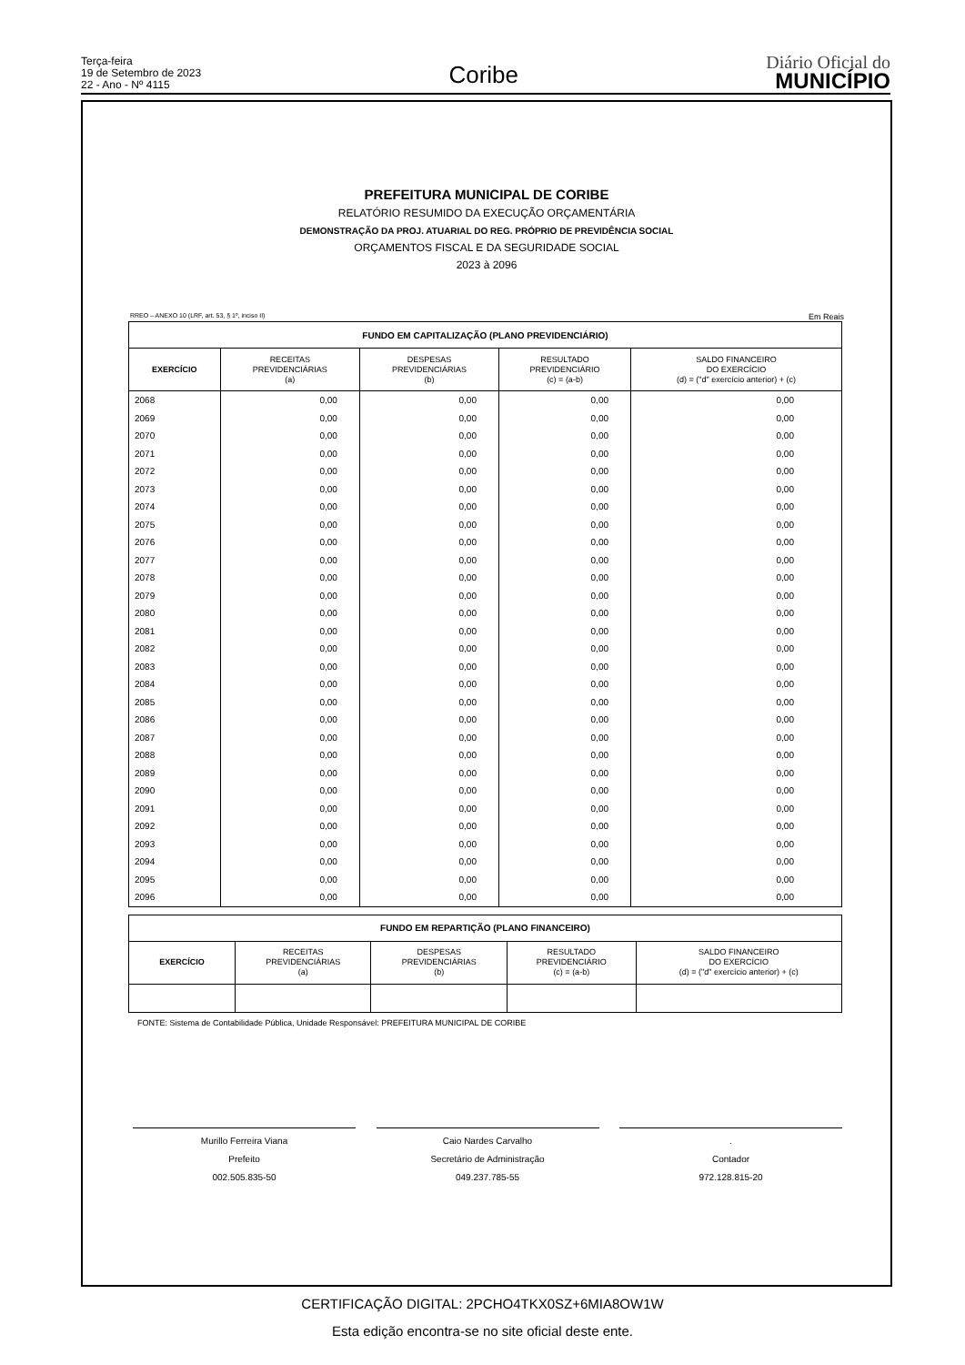Terça-feira
19 de Setembro de 2023
22 - Ano - Nº 4115
Coribe
Diário Oficial do
MUNICÍPIO
PREFEITURA MUNICIPAL DE CORIBE
RELATÓRIO RESUMIDO DA EXECUÇÃO ORÇAMENTÁRIA
DEMONSTRAÇÃO DA PROJ. ATUARIAL DO REG. PRÓPRIO DE PREVIDÊNCIA SOCIAL
ORÇAMENTOS FISCAL E DA SEGURIDADE SOCIAL
2023 à 2096
RREO – ANEXO 10 (LRF, art. 53, § 1º, inciso II) Em Reais
| FUNDO EM CAPITALIZAÇÃO (PLANO PREVIDENCIÁRIO) | | | | |
| --- | --- | --- | --- | --- |
| EXERCÍCIO | RECEITAS PREVIDENCIÁRIAS (a) | DESPESAS PREVIDENCIÁRIAS (b) | RESULTADO PREVIDENCIÁRIO (c) = (a-b) | SALDO FINANCEIRO DO EXERCÍCIO (d) = ("d" exercício anterior) + (c) |
| 2068 | 0,00 | 0,00 | 0,00 | 0,00 |
| 2069 | 0,00 | 0,00 | 0,00 | 0,00 |
| 2070 | 0,00 | 0,00 | 0,00 | 0,00 |
| 2071 | 0,00 | 0,00 | 0,00 | 0,00 |
| 2072 | 0,00 | 0,00 | 0,00 | 0,00 |
| 2073 | 0,00 | 0,00 | 0,00 | 0,00 |
| 2074 | 0,00 | 0,00 | 0,00 | 0,00 |
| 2075 | 0,00 | 0,00 | 0,00 | 0,00 |
| 2076 | 0,00 | 0,00 | 0,00 | 0,00 |
| 2077 | 0,00 | 0,00 | 0,00 | 0,00 |
| 2078 | 0,00 | 0,00 | 0,00 | 0,00 |
| 2079 | 0,00 | 0,00 | 0,00 | 0,00 |
| 2080 | 0,00 | 0,00 | 0,00 | 0,00 |
| 2081 | 0,00 | 0,00 | 0,00 | 0,00 |
| 2082 | 0,00 | 0,00 | 0,00 | 0,00 |
| 2083 | 0,00 | 0,00 | 0,00 | 0,00 |
| 2084 | 0,00 | 0,00 | 0,00 | 0,00 |
| 2085 | 0,00 | 0,00 | 0,00 | 0,00 |
| 2086 | 0,00 | 0,00 | 0,00 | 0,00 |
| 2087 | 0,00 | 0,00 | 0,00 | 0,00 |
| 2088 | 0,00 | 0,00 | 0,00 | 0,00 |
| 2089 | 0,00 | 0,00 | 0,00 | 0,00 |
| 2090 | 0,00 | 0,00 | 0,00 | 0,00 |
| 2091 | 0,00 | 0,00 | 0,00 | 0,00 |
| 2092 | 0,00 | 0,00 | 0,00 | 0,00 |
| 2093 | 0,00 | 0,00 | 0,00 | 0,00 |
| 2094 | 0,00 | 0,00 | 0,00 | 0,00 |
| 2095 | 0,00 | 0,00 | 0,00 | 0,00 |
| 2096 | 0,00 | 0,00 | 0,00 | 0,00 |
| FUNDO EM REPARTIÇÃO (PLANO FINANCEIRO) | | | | |
| --- | --- | --- | --- | --- |
| EXERCÍCIO | RECEITAS PREVIDENCIÁRIAS (a) | DESPESAS PREVIDENCIÁRIAS (b) | RESULTADO PREVIDENCIÁRIO (c) = (a-b) | SALDO FINANCEIRO DO EXERCÍCIO (d) = ("d" exercício anterior) + (c) |
FONTE: Sistema de Contabilidade Pública, Unidade Responsável: PREFEITURA MUNICIPAL DE CORIBE
Murillo Ferreira Viana
Prefeito
002.505.835-50
Caio Nardes Carvalho
Secretário de Administração
049.237.785-55
.
Contador
972.128.815-20
CERTIFICAÇÃO DIGITAL: 2PCHO4TKX0SZ+6MIA8OW1W
Esta edição encontra-se no site oficial deste ente.